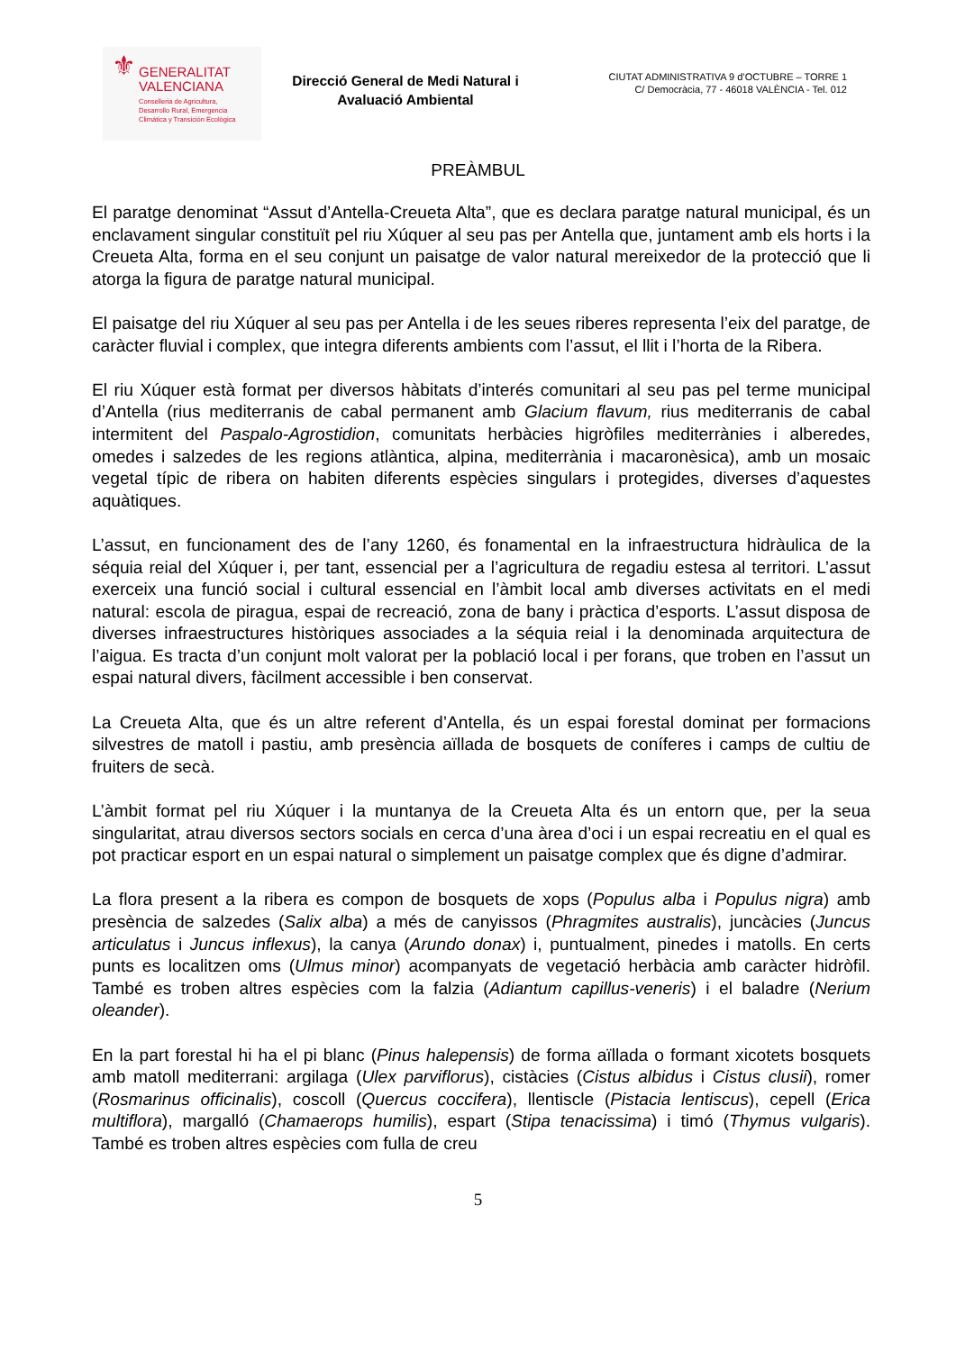⚜
GENERALITAT
VALENCIANA
Conselleria de Agricultura,
Desarrollo Rural, Emergencia
Climática y Transición Ecológica
Direcció General de Medi Natural i Avaluació Ambiental
CIUTAT ADMINISTRATIVA 9 d’OCTUBRE – TORRE 1
C/ Democràcia, 77 - 46018 VALÈNCIA - Tel. 012
PREÀMBUL
El paratge denominat “Assut d’Antella-Creueta Alta”, que es declara paratge natural municipal, és un enclavament singular constituït pel riu Xúquer al seu pas per Antella que, juntament amb els horts i la Creueta Alta, forma en el seu conjunt un paisatge de valor natural mereixedor de la protecció que li atorga la figura de paratge natural municipal.
El paisatge del riu Xúquer al seu pas per Antella i de les seues riberes representa l’eix del paratge, de caràcter fluvial i complex, que integra diferents ambients com l’assut, el llit i l’horta de la Ribera.
El riu Xúquer està format per diversos hàbitats d’interés comunitari al seu pas pel terme municipal d’Antella (rius mediterranis de cabal permanent amb Glacium flavum, rius mediterranis de cabal intermitent del Paspalo-Agrostidion, comunitats herbàcies higròfiles mediterrànies i alberedes, omedes i salzedes de les regions atlàntica, alpina, mediterrània i macaronèsica), amb un mosaic vegetal típic de ribera on habiten diferents espècies singulars i protegides, diverses d’aquestes aquàtiques.
L’assut, en funcionament des de l’any 1260, és fonamental en la infraestructura hidràulica de la séquia reial del Xúquer i, per tant, essencial per a l’agricultura de regadiu estesa al territori. L’assut exerceix una funció social i cultural essencial en l’àmbit local amb diverses activitats en el medi natural: escola de piragua, espai de recreació, zona de bany i pràctica d’esports. L’assut disposa de diverses infraestructures històriques associades a la séquia reial i la denominada arquitectura de l’aigua. Es tracta d’un conjunt molt valorat per la població local i per forans, que troben en l’assut un espai natural divers, fàcilment accessible i ben conservat.
La Creueta Alta, que és un altre referent d’Antella, és un espai forestal dominat per formacions silvestres de matoll i pastiu, amb presència aïllada de bosquets de coníferes i camps de cultiu de fruiters de secà.
L’àmbit format pel riu Xúquer i la muntanya de la Creueta Alta és un entorn que, per la seua singularitat, atrau diversos sectors socials en cerca d’una àrea d’oci i un espai recreatiu en el qual es pot practicar esport en un espai natural o simplement un paisatge complex que és digne d’admirar.
La flora present a la ribera es compon de bosquets de xops (Populus alba i Populus nigra) amb presència de salzedes (Salix alba) a més de canyissos (Phragmites australis), juncàcies (Juncus articulatus i Juncus inflexus), la canya (Arundo donax) i, puntualment, pinedes i matolls. En certs punts es localitzen oms (Ulmus minor) acompanyats de vegetació herbàcia amb caràcter hidròfil. També es troben altres espècies com la falzia (Adiantum capillus-veneris) i el baladre (Nerium oleander).
En la part forestal hi ha el pi blanc (Pinus halepensis) de forma aïllada o formant xicotets bosquets amb matoll mediterrani: argilaga (Ulex parviflorus), cistàcies (Cistus albidus i Cistus clusii), romer (Rosmarinus officinalis), coscoll (Quercus coccifera), llentiscle (Pistacia lentiscus), cepell (Erica multiflora), margalló (Chamaerops humilis), espart (Stipa tenacissima) i timó (Thymus vulgaris). També es troben altres espècies com fulla de creu
5